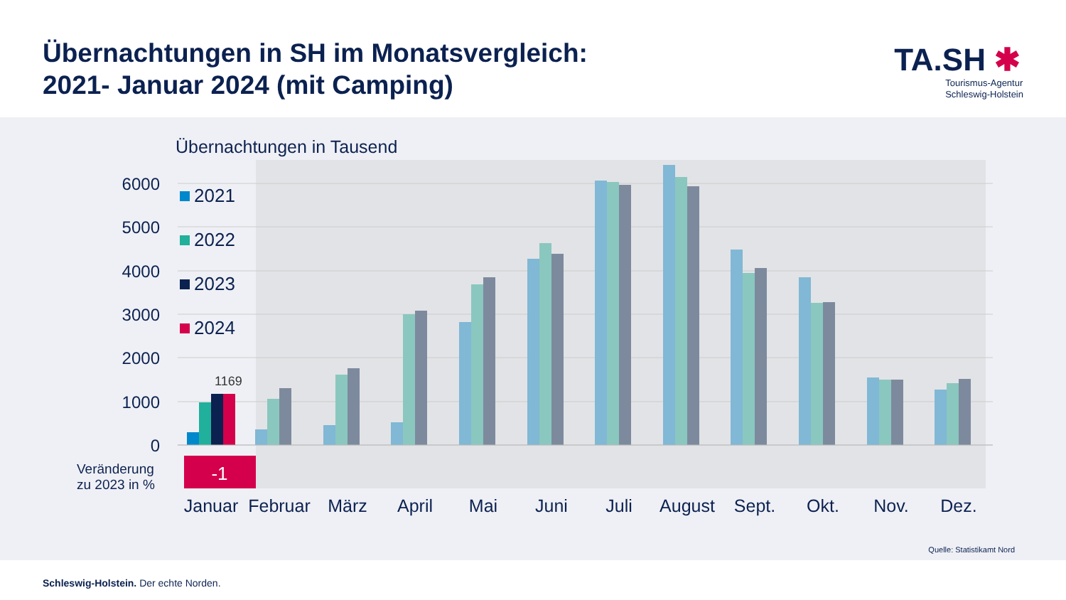Übernachtungen in SH im Monatsvergleich:
2021- Januar 2024 (mit Camping)
TA.SH ✱
Tourismus-Agentur
Schleswig-Holstein
Übernachtungen in Tausend
6000
5000
4000
3000
2000
1000
0
2021
2022
2023
2024
1169
Veränderung
zu 2023 in %
-1
Januar
Februar
März
April
Mai
Juni
Juli
August
Sept.
Okt.
Nov.
Dez.
Quelle: Statistikamt Nord
Schleswig-Holstein. Der echte Norden.